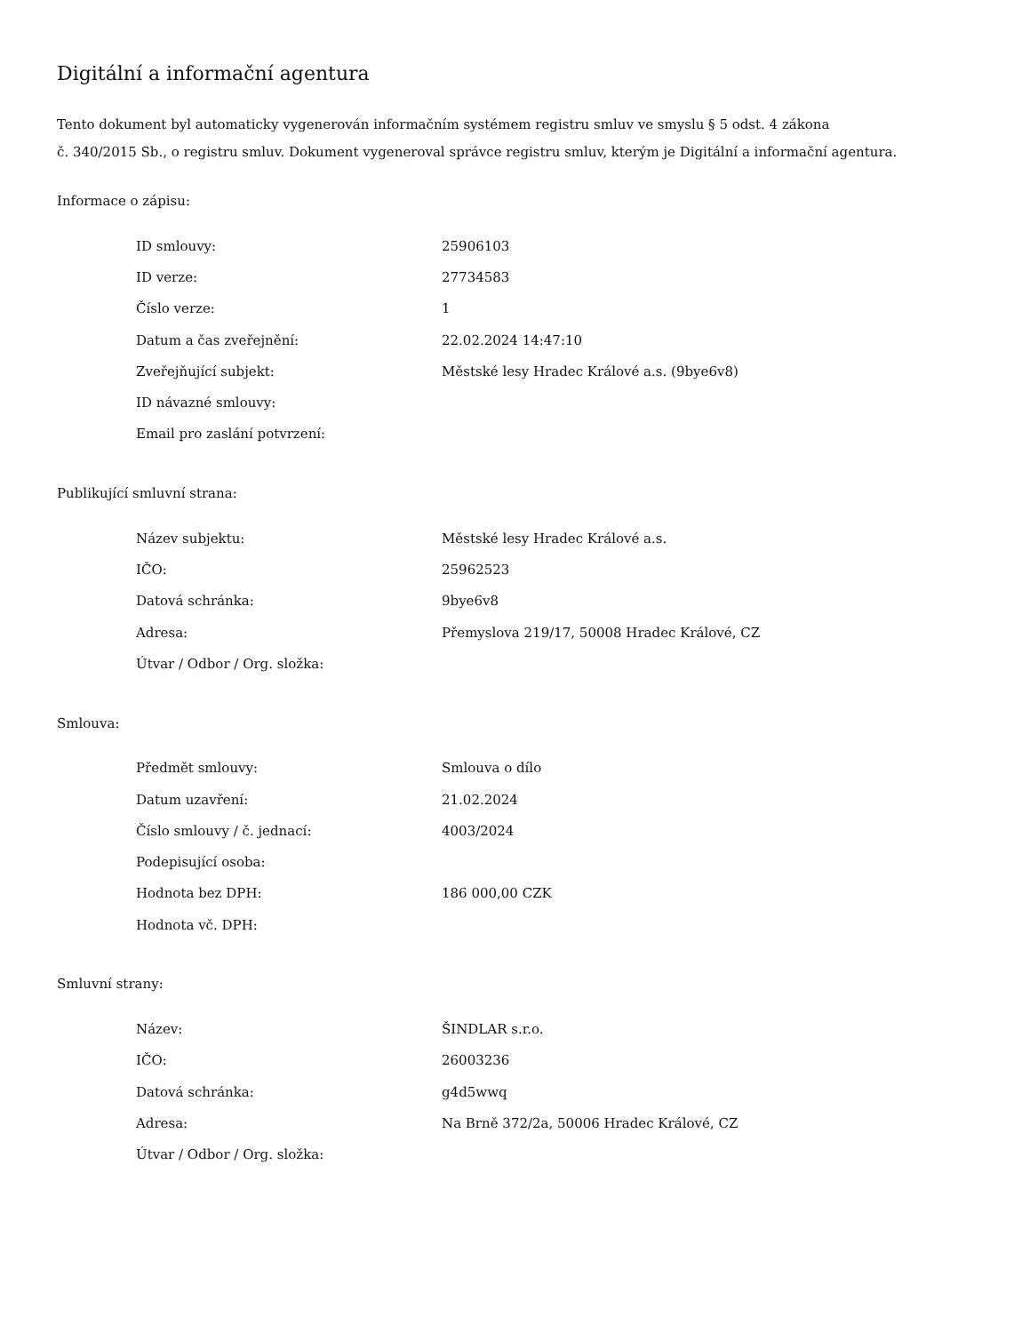Digitální a informační agentura
Tento dokument byl automaticky vygenerován informačním systémem registru smluv ve smyslu § 5 odst. 4 zákona
č. 340/2015 Sb., o registru smluv. Dokument vygeneroval správce registru smluv, kterým je Digitální a informační agentura.
Informace o zápisu:
| ID smlouvy: | 25906103 |
| ID verze: | 27734583 |
| Číslo verze: | 1 |
| Datum a čas zveřejnění: | 22.02.2024 14:47:10 |
| Zveřejňující subjekt: | Městské lesy Hradec Králové a.s. (9bye6v8) |
| ID návazné smlouvy: | |
| Email pro zaslání potvrzení: | |
Publikující smluvní strana:
| Název subjektu: | Městské lesy Hradec Králové a.s. |
| IČO: | 25962523 |
| Datová schránka: | 9bye6v8 |
| Adresa: | Přemyslova 219/17, 50008 Hradec Králové, CZ |
| Útvar / Odbor / Org. složka: | |
Smlouva:
| Předmět smlouvy: | Smlouva o dílo |
| Datum uzavření: | 21.02.2024 |
| Číslo smlouvy / č. jednací: | 4003/2024 |
| Podepisující osoba: | |
| Hodnota bez DPH: | 186 000,00 CZK |
| Hodnota vč. DPH: | |
Smluvní strany:
| Název: | ŠINDLAR s.r.o. |
| IČO: | 26003236 |
| Datová schránka: | g4d5wwq |
| Adresa: | Na Brně 372/2a, 50006 Hradec Králové, CZ |
| Útvar / Odbor / Org. složka: | |